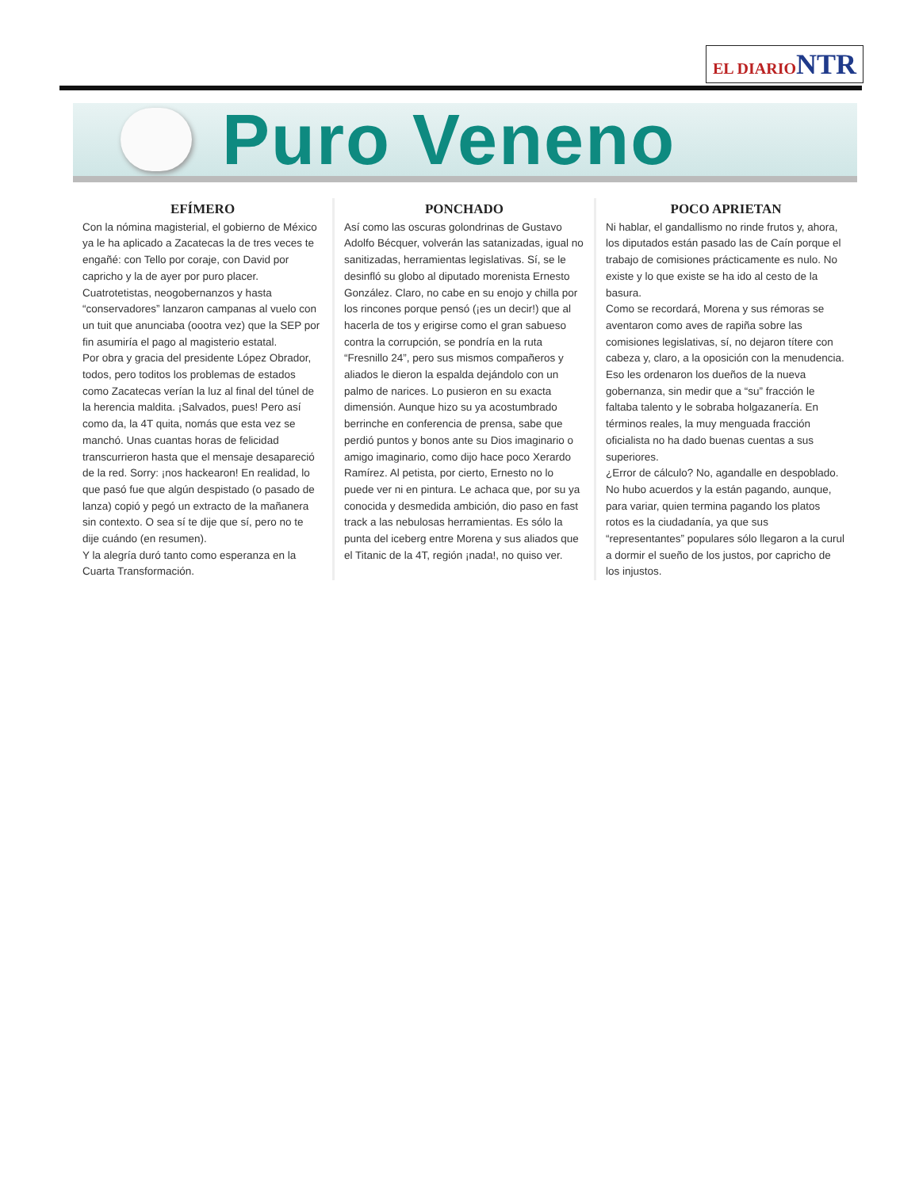EL DIARIO NTR
Puro Veneno
EFÍMERO
Con la nómina magisterial, el gobierno de México ya le ha aplicado a Zacatecas la de tres veces te engañé: con Tello por coraje, con David por capricho y la de ayer por puro placer.
Cuatrotetistas, neogobernanzos y hasta “conservadores” lanzaron campanas al vuelo con un tuit que anunciaba (oootra vez) que la SEP por fin asumiría el pago al magisterio estatal.
Por obra y gracia del presidente López Obrador, todos, pero toditos los problemas de estados como Zacatecas verían la luz al final del túnel de la herencia maldita. ¡Salvados, pues! Pero así como da, la 4T quita, nomás que esta vez se manchó. Unas cuantas horas de felicidad transcurrieron hasta que el mensaje desapareció de la red. Sorry: ¡nos hackearon! En realidad, lo que pasó fue que algún despistado (o pasado de lanza) copió y pegó un extracto de la mañanera sin contexto. O sea sí te dije que sí, pero no te dije cuándo (en resumen).
Y la alegría duró tanto como esperanza en la Cuarta Transformación.
PONCHADO
Así como las oscuras golondrinas de Gustavo Adolfo Bécquer, volverán las satanizadas, igual no sanitizadas, herramientas legislativas. Sí, se le desinfló su globo al diputado morenista Ernesto González. Claro, no cabe en su enojo y chilla por los rincones porque pensó (¡es un decir!) que al hacerla de tos y erigirse como el gran sabueso contra la corrupción, se pondría en la ruta “Fresnillo 24”, pero sus mismos compañeros y aliados le dieron la espalda dejándolo con un palmo de narices. Lo pusieron en su exacta dimensión. Aunque hizo su ya acostumbrado berrinche en conferencia de prensa, sabe que perdió puntos y bonos ante su Dios imaginario o amigo imaginario, como dijo hace poco Xerardo Ramírez. Al petista, por cierto, Ernesto no lo puede ver ni en pintura. Le achaca que, por su ya conocida y desmedida ambición, dio paso en fast track a las nebulosas herramientas. Es sólo la punta del iceberg entre Morena y sus aliados que el Titanic de la 4T, región ¡nada!, no quiso ver.
POCO APRIETAN
Ni hablar, el gandallismo no rinde frutos y, ahora, los diputados están pasado las de Caín porque el trabajo de comisiones prácticamente es nulo. No existe y lo que existe se ha ido al cesto de la basura.
Como se recordará, Morena y sus rémoras se aventaron como aves de rapiña sobre las comisiones legislativas, sí, no dejaron títere con cabeza y, claro, a la oposición con la menudencia. Eso les ordenaron los dueños de la nueva gobernanza, sin medir que a “su” fracción le faltaba talento y le sobraba holgazanería. En términos reales, la muy menguada fracción oficialista no ha dado buenas cuentas a sus superiores.
¿Error de cálculo? No, agandalle en despoblado. No hubo acuerdos y la están pagando, aunque, para variar, quien termina pagando los platos rotos es la ciudadanía, ya que sus “representantes” populares sólo llegaron a la curul a dormir el sueño de los justos, por capricho de los injustos.